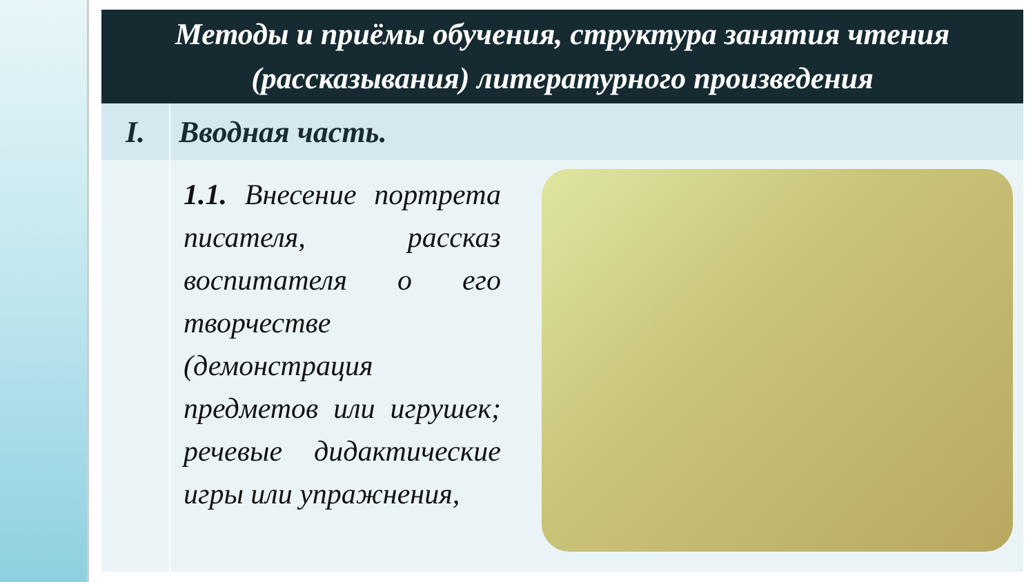| Методы и приёмы обучения, структура занятия чтения (рассказывания) литературного произведения | |
| I. | Вводная часть. |
| | 1.1. Внесение портрета писателя, рассказ воспитателя о его творчестве (демонстрация предметов или игрушек; речевые дидактические игры или упражнения, |